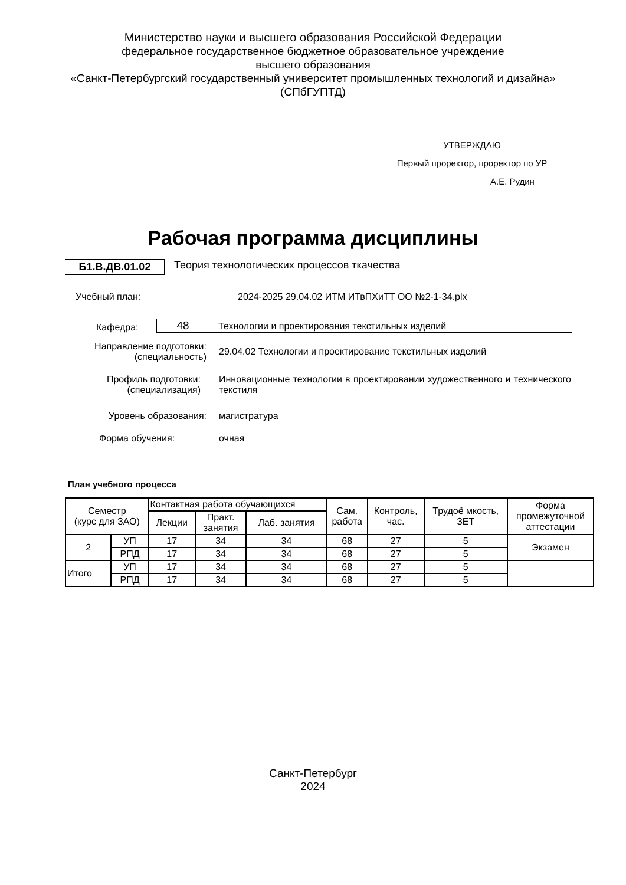Министерство науки и высшего образования Российской Федерации
федеральное государственное бюджетное образовательное учреждение
высшего образования
«Санкт-Петербургский государственный университет промышленных технологий и дизайна»
(СПбГУПТД)
УТВЕРЖДАЮ
Первый проректор, проректор по УР
____________________А.Е. Рудин
Рабочая программа дисциплины
Б1.В.ДВ.01.02 Теория технологических процессов ткачества
Учебный план: 2024-2025 29.04.02 ИТМ ИТвПХиТТ ОО №2-1-34.plx
Кафедра: 48 Технологии и проектирования текстильных изделий
Направление подготовки:
(специальность) 29.04.02 Технологии и проектирование текстильных изделий
Профиль подготовки:
(специализация) Инновационные технологии в проектировании художественного и технического текстиля
Уровень образования: магистратура
Форма обучения: очная
План учебного процесса
| Семестр (курс для ЗАО) | | Контактная работа обучающихся | | | Сам. работа | Контроль, час. | Трудоё мкость, ЗЕТ | Форма промежуточной аттестации |
| --- | --- | --- | --- | --- | --- | --- | --- | --- |
| | | Лекции | Практ. занятия | Лаб. занятия | | | | |
| 2 | УП | 17 | 34 | 34 | 68 | 27 | 5 | Экзамен |
| | РПД | 17 | 34 | 34 | 68 | 27 | 5 | |
| Итого | УП | 17 | 34 | 34 | 68 | 27 | 5 | |
| | РПД | 17 | 34 | 34 | 68 | 27 | 5 | |
Санкт-Петербург
2024